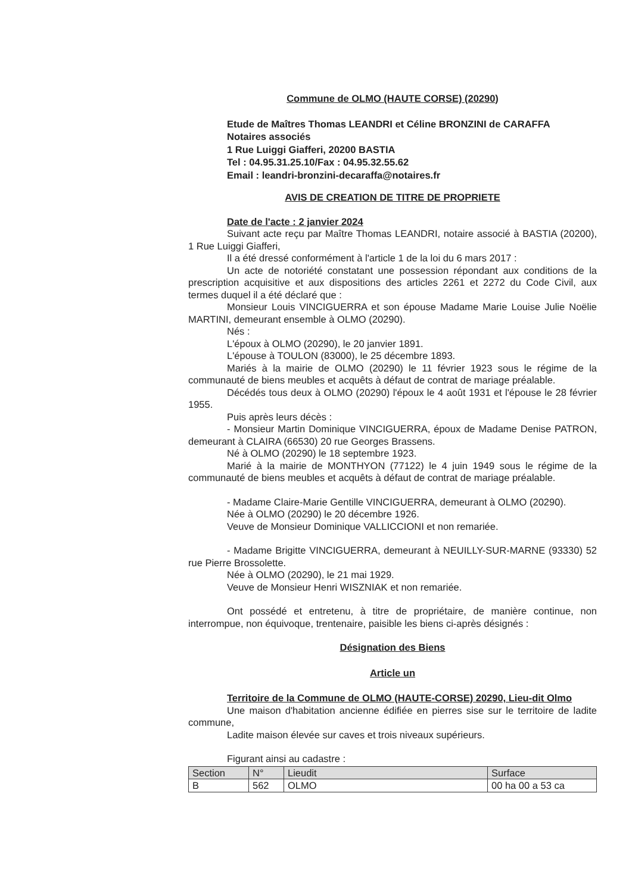Commune de OLMO (HAUTE CORSE) (20290)
Etude de Maîtres Thomas LEANDRI et Céline BRONZINI de CARAFFA
Notaires associés
1 Rue Luiggi Giafferi, 20200 BASTIA
Tel : 04.95.31.25.10/Fax : 04.95.32.55.62
Email : leandri-bronzini-decaraffa@notaires.fr
AVIS DE CREATION DE TITRE DE PROPRIETE
Date de l'acte : 2 janvier 2024
Suivant acte reçu par Maître Thomas LEANDRI, notaire associé à BASTIA (20200), 1 Rue Luiggi Giafferi,
Il a été dressé conformément à l'article 1 de la loi du 6 mars 2017 :
Un acte de notoriété constatant une possession répondant aux conditions de la prescription acquisitive et aux dispositions des articles 2261 et 2272 du Code Civil, aux termes duquel il a été déclaré que :
Monsieur Louis VINCIGUERRA et son épouse Madame Marie Louise Julie Noëlie MARTINI, demeurant ensemble à OLMO (20290).
Nés :
L'époux à OLMO (20290), le 20 janvier 1891.
L'épouse à TOULON (83000), le 25 décembre 1893.
Mariés à la mairie de OLMO (20290) le 11 février 1923 sous le régime de la communauté de biens meubles et acquêts à défaut de contrat de mariage préalable.
Décédés tous deux à OLMO (20290) l'époux le 4 août 1931 et l'épouse le 28 février 1955.
Puis après leurs décès :
- Monsieur Martin Dominique VINCIGUERRA, époux de Madame Denise PATRON, demeurant à CLAIRA (66530) 20 rue Georges Brassens.
Né à OLMO (20290) le 18 septembre 1923.
Marié à la mairie de MONTHYON (77122) le 4 juin 1949 sous le régime de la communauté de biens meubles et acquêts à défaut de contrat de mariage préalable.
- Madame Claire-Marie Gentille VINCIGUERRA, demeurant à OLMO (20290).
Née à OLMO (20290) le 20 décembre 1926.
Veuve de Monsieur Dominique VALLICCIONI et non remariée.
- Madame Brigitte VINCIGUERRA, demeurant à NEUILLY-SUR-MARNE (93330) 52 rue Pierre Brossolette.
Née à OLMO (20290), le 21 mai 1929.
Veuve de Monsieur Henri WISZNIAK et non remariée.
Ont possédé et entretenu, à titre de propriétaire, de manière continue, non interrompue, non équivoque, trentenaire, paisible les biens ci-après désignés :
Désignation des Biens
Article un
Territoire de la Commune de OLMO (HAUTE-CORSE) 20290, Lieu-dit Olmo
Une maison d'habitation ancienne édifiée en pierres sise sur le territoire de ladite commune,
Ladite maison élevée sur caves et trois niveaux supérieurs.
Figurant ainsi au cadastre :
| Section | N° | Lieudit | Surface |
| --- | --- | --- | --- |
| B | 562 | OLMO | 00 ha 00 a 53 ca |